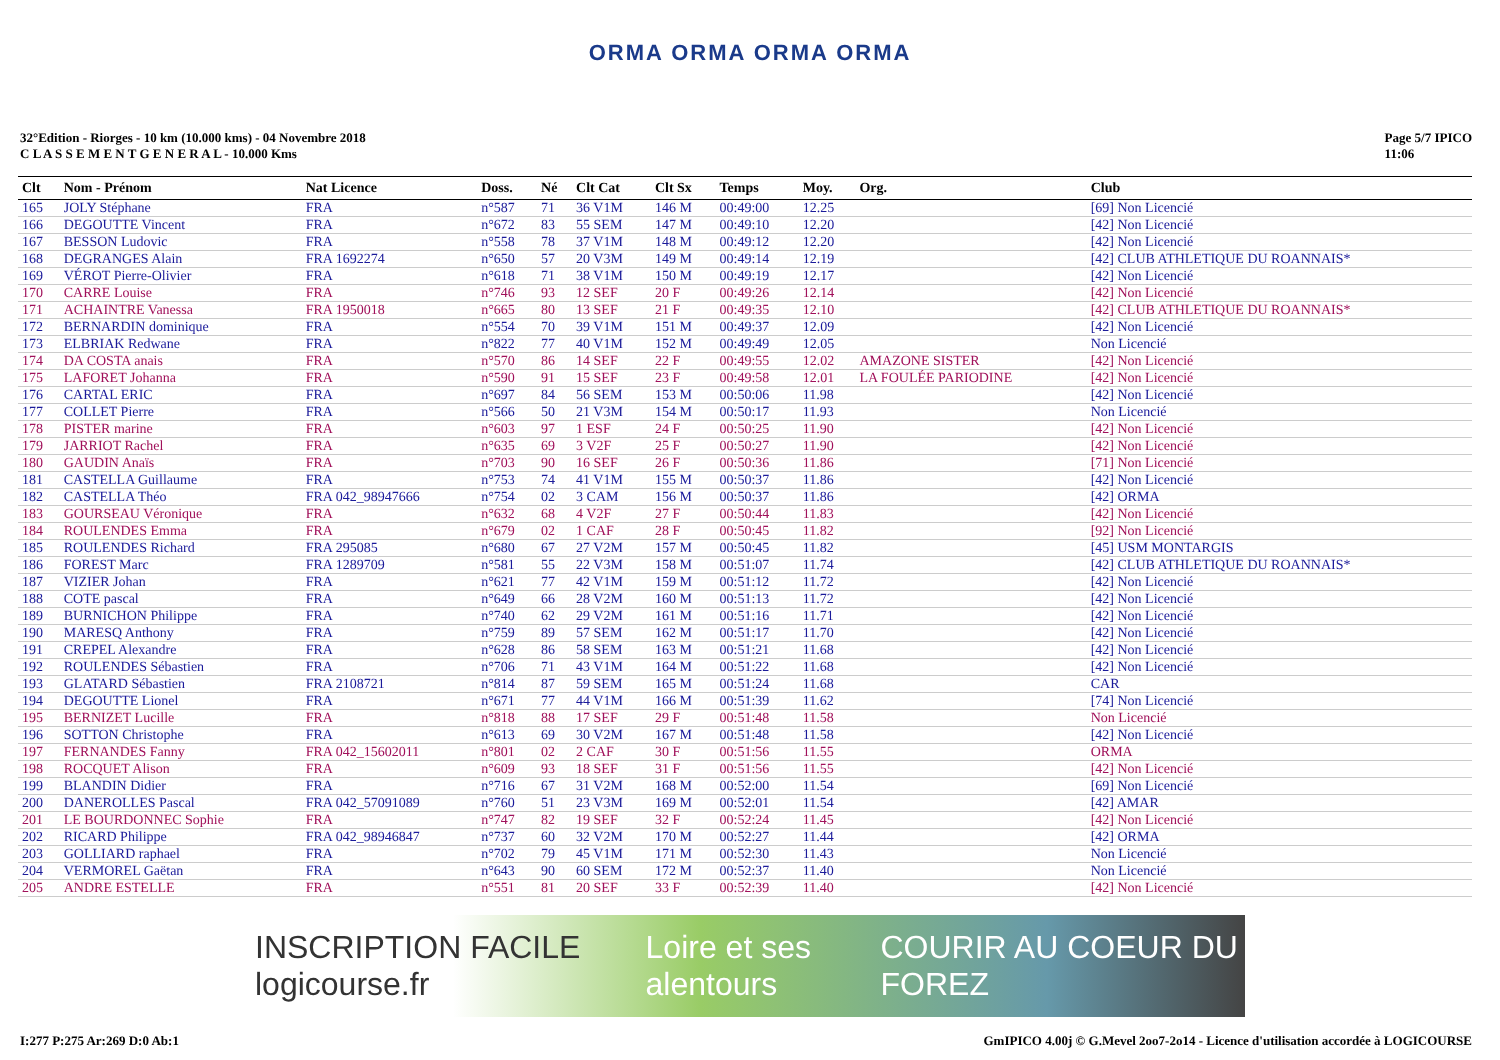ORMA ORMA ORMA ORMA
32°Edition - Riorges - 10 km (10.000 kms) - 04 Novembre 2018
C L A S S E M E N T G E N E R A L - 10.000 Kms
Page 5/7 IPICO
11:06
| Clt | Nom - Prénom | Nat Licence | Doss. | Né | Clt Cat | Clt Sx | Temps | Moy. | Org. | Club |
| --- | --- | --- | --- | --- | --- | --- | --- | --- | --- | --- |
| 165 | JOLY Stéphane | FRA | n°587 | 71 | 36 V1M | 146 M | 00:49:00 | 12.25 | | [69] Non Licencié |
| 166 | DEGOUTTE Vincent | FRA | n°672 | 83 | 55 SEM | 147 M | 00:49:10 | 12.20 | | [42] Non Licencié |
| 167 | BESSON Ludovic | FRA | n°558 | 78 | 37 V1M | 148 M | 00:49:12 | 12.20 | | [42] Non Licencié |
| 168 | DEGRANGES Alain | FRA 1692274 | n°650 | 57 | 20 V3M | 149 M | 00:49:14 | 12.19 | | [42] CLUB ATHLETIQUE DU ROANNAIS* |
| 169 | VÉROT Pierre-Olivier | FRA | n°618 | 71 | 38 V1M | 150 M | 00:49:19 | 12.17 | | [42] Non Licencié |
| 170 | CARRE Louise | FRA | n°746 | 93 | 12 SEF | 20 F | 00:49:26 | 12.14 | | [42] Non Licencié |
| 171 | ACHAINTRE Vanessa | FRA 1950018 | n°665 | 80 | 13 SEF | 21 F | 00:49:35 | 12.10 | | [42] CLUB ATHLETIQUE DU ROANNAIS* |
| 172 | BERNARDIN dominique | FRA | n°554 | 70 | 39 V1M | 151 M | 00:49:37 | 12.09 | | [42] Non Licencié |
| 173 | ELBRIAK Redwane | FRA | n°822 | 77 | 40 V1M | 152 M | 00:49:49 | 12.05 | | Non Licencié |
| 174 | DA COSTA anais | FRA | n°570 | 86 | 14 SEF | 22 F | 00:49:55 | 12.02 | AMAZONE SISTER | [42] Non Licencié |
| 175 | LAFORET Johanna | FRA | n°590 | 91 | 15 SEF | 23 F | 00:49:58 | 12.01 | LA FOULÉE PARIODINE | [42] Non Licencié |
| 176 | CARTAL ERIC | FRA | n°697 | 84 | 56 SEM | 153 M | 00:50:06 | 11.98 | | [42] Non Licencié |
| 177 | COLLET Pierre | FRA | n°566 | 50 | 21 V3M | 154 M | 00:50:17 | 11.93 | | Non Licencié |
| 178 | PISTER marine | FRA | n°603 | 97 | 1 ESF | 24 F | 00:50:25 | 11.90 | | [42] Non Licencié |
| 179 | JARRIOT Rachel | FRA | n°635 | 69 | 3 V2F | 25 F | 00:50:27 | 11.90 | | [42] Non Licencié |
| 180 | GAUDIN Anaïs | FRA | n°703 | 90 | 16 SEF | 26 F | 00:50:36 | 11.86 | | [71] Non Licencié |
| 181 | CASTELLA Guillaume | FRA | n°753 | 74 | 41 V1M | 155 M | 00:50:37 | 11.86 | | [42] Non Licencié |
| 182 | CASTELLA Théo | FRA 042_98947666 | n°754 | 02 | 3 CAM | 156 M | 00:50:37 | 11.86 | | [42] ORMA |
| 183 | GOURSEAU Véronique | FRA | n°632 | 68 | 4 V2F | 27 F | 00:50:44 | 11.83 | | [42] Non Licencié |
| 184 | ROULENDES Emma | FRA | n°679 | 02 | 1 CAF | 28 F | 00:50:45 | 11.82 | | [92] Non Licencié |
| 185 | ROULENDES Richard | FRA 295085 | n°680 | 67 | 27 V2M | 157 M | 00:50:45 | 11.82 | | [45] USM MONTARGIS |
| 186 | FOREST Marc | FRA 1289709 | n°581 | 55 | 22 V3M | 158 M | 00:51:07 | 11.74 | | [42] CLUB ATHLETIQUE DU ROANNAIS* |
| 187 | VIZIER Johan | FRA | n°621 | 77 | 42 V1M | 159 M | 00:51:12 | 11.72 | | [42] Non Licencié |
| 188 | COTE pascal | FRA | n°649 | 66 | 28 V2M | 160 M | 00:51:13 | 11.72 | | [42] Non Licencié |
| 189 | BURNICHON Philippe | FRA | n°740 | 62 | 29 V2M | 161 M | 00:51:16 | 11.71 | | [42] Non Licencié |
| 190 | MARESQ Anthony | FRA | n°759 | 89 | 57 SEM | 162 M | 00:51:17 | 11.70 | | [42] Non Licencié |
| 191 | CREPEL Alexandre | FRA | n°628 | 86 | 58 SEM | 163 M | 00:51:21 | 11.68 | | [42] Non Licencié |
| 192 | ROULENDES Sébastien | FRA | n°706 | 71 | 43 V1M | 164 M | 00:51:22 | 11.68 | | [42] Non Licencié |
| 193 | GLATARD Sébastien | FRA 2108721 | n°814 | 87 | 59 SEM | 165 M | 00:51:24 | 11.68 | | CAR |
| 194 | DEGOUTTE Lionel | FRA | n°671 | 77 | 44 V1M | 166 M | 00:51:39 | 11.62 | | [74] Non Licencié |
| 195 | BERNIZET Lucille | FRA | n°818 | 88 | 17 SEF | 29 F | 00:51:48 | 11.58 | | Non Licencié |
| 196 | SOTTON Christophe | FRA | n°613 | 69 | 30 V2M | 167 M | 00:51:48 | 11.58 | | [42] Non Licencié |
| 197 | FERNANDES Fanny | FRA 042_15602011 | n°801 | 02 | 2 CAF | 30 F | 00:51:56 | 11.55 | | ORMA |
| 198 | ROCQUET Alison | FRA | n°609 | 93 | 18 SEF | 31 F | 00:51:56 | 11.55 | | [42] Non Licencié |
| 199 | BLANDIN Didier | FRA | n°716 | 67 | 31 V2M | 168 M | 00:52:00 | 11.54 | | [69] Non Licencié |
| 200 | DANEROLLES Pascal | FRA 042_57091089 | n°760 | 51 | 23 V3M | 169 M | 00:52:01 | 11.54 | | [42] AMAR |
| 201 | LE BOURDONNEC Sophie | FRA | n°747 | 82 | 19 SEF | 32 F | 00:52:24 | 11.45 | | [42] Non Licencié |
| 202 | RICARD Philippe | FRA 042_98946847 | n°737 | 60 | 32 V2M | 170 M | 00:52:27 | 11.44 | | [42] ORMA |
| 203 | GOLLIARD raphael | FRA | n°702 | 79 | 45 V1M | 171 M | 00:52:30 | 11.43 | | Non Licencié |
| 204 | VERMOREL Gaëtan | FRA | n°643 | 90 | 60 SEM | 172 M | 00:52:37 | 11.40 | | Non Licencié |
| 205 | ANDRE ESTELLE | FRA | n°551 | 81 | 20 SEF | 33 F | 00:52:39 | 11.40 | | [42] Non Licencié |
INSCRIPTION FACILE logicourse.fr Loire et ses alentours COURIR AU COEUR DU FOREZ
I:277 P:275 Ar:269 D:0 Ab:1 GmIPICO 4.00j © G.Mevel 2oo7-2o14 - Licence d'utilisation accordée à LOGICOURSE